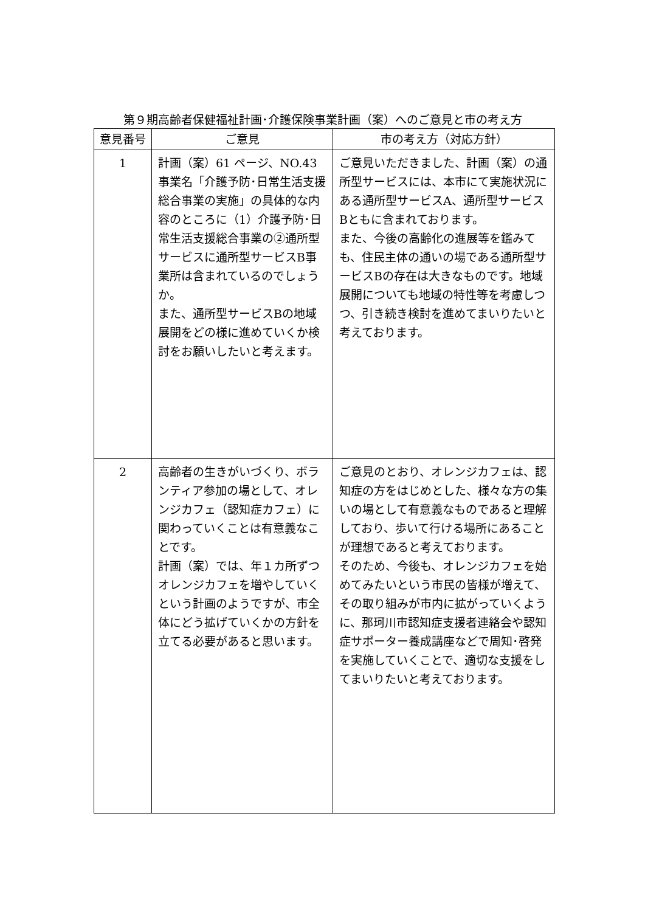第９期高齢者保健福祉計画･介護保険事業計画（案）へのご意見と市の考え方
| 意見番号 | ご意見 | 市の考え方（対応方針） |
| --- | --- | --- |
| 1 | 計画（案）61 ページ、NO.43 事業名「介護予防･日常生活支援総合事業の実施」の具体的な内容のところに（1）介護予防･日常生活支援総合事業の②通所型サービスに通所型サービスB事業所は含まれているのでしょうか。 また、通所型サービスBの地域展開をどの様に進めていくか検討をお願いしたいと考えます。 | ご意見いただきました、計画（案）の通所型サービスには、本市にて実施状況にある通所型サービスA、通所型サービスBともに含まれております。 また、今後の高齢化の進展等を鑑みても、住民主体の通いの場である通所型サービスBの存在は大きなものです。地域展開についても地域の特性等を考慮しつつ、引き続き検討を進めてまいりたいと考えております。 |
| 2 | 高齢者の生きがいづくり、ボランティア参加の場として、オレンジカフェ（認知症カフェ）に関わっていくことは有意義なことです。 計画（案）では、年１カ所ずつオレンジカフェを増やしていくという計画のようですが、市全体にどう拡げていくかの方針を立てる必要があると思います。 | ご意見のとおり、オレンジカフェは、認知症の方をはじめとした、様々な方の集いの場として有意義なものであると理解しており、歩いて行ける場所にあることが理想であると考えております。 そのため、今後も、オレンジカフェを始めてみたいという市民の皆様が増えて、その取り組みが市内に拡がっていくように、那珂川市認知症支援者連絡会や認知症サポーター養成講座などで周知･啓発を実施していくことで、適切な支援をしてまいりたいと考えております。 |